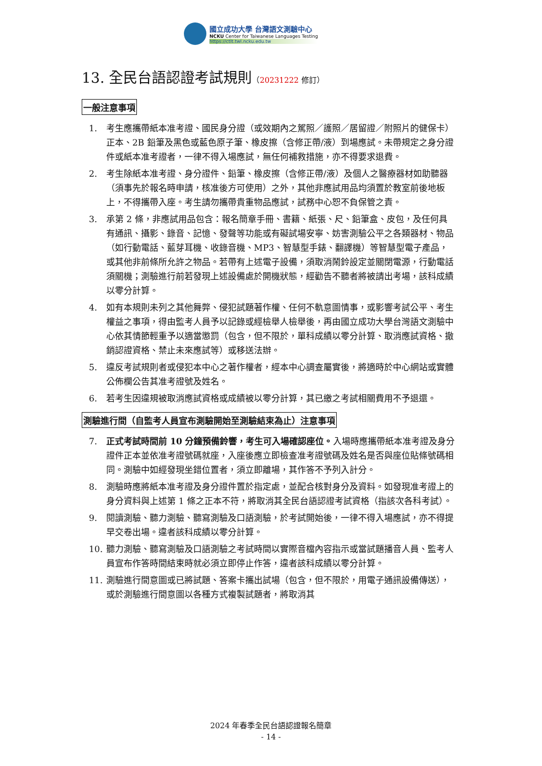國立成功大學 台灣語文測驗中心
NCKU Center for Taiwanese Languages Testing
https://ctlt.twl.ncku.edu.tw
13. 全民台語認證考試規則（20231222 修訂）
一般注意事項
1. 考生應攜帶紙本准考證、國民身分證（或效期內之駕照／護照／居留證／附照片的健保卡）正本、2B 鉛筆及黑色或藍色原子筆、橡皮擦（含修正帶/液）到場應試。未帶規定之身分證件或紙本准考證者，一律不得入場應試，無任何補救措施，亦不得要求退費。
2. 考生除紙本准考證、身分證件、鉛筆、橡皮擦（含修正帶/液）及個人之醫療器材如助聽器（須事先於報名時申請，核准後方可使用）之外，其他非應試用品均須置於教室前後地板上，不得攜帶入座。考生請勿攜帶貴重物品應試，試務中心恕不負保管之責。
3. 承第 2 條，非應試用品包含：報名簡章手冊、書籍、紙張、尺、鉛筆盒、皮包，及任何具有通訊、攝影、錄音、記憶、發聲等功能或有礙試場安寧、妨害測驗公平之各類器材、物品（如行動電話、藍芽耳機、收錄音機、MP3、智慧型手錶、翻譯機）等智慧型電子產品，或其他非前條所允許之物品。若帶有上述電子設備，須取消鬧鈴設定並關閉電源，行動電話須關機；測驗進行前若發現上述設備處於開機狀態，經勸告不聽者將被請出考場，該科成績以零分計算。
4. 如有本規則未列之其他舞弊、侵犯試題著作權、任何不軌意圖情事，或影響考試公平、考生權益之事項，得由監考人員予以記錄或經檢舉人檢舉後，再由國立成功大學台灣語文測驗中心依其情節輕重予以適當懲罰（包含，但不限於，單科成績以零分計算、取消應試資格、撤銷認證資格、禁止未來應試等）或移送法辦。
5. 違反考試規則者或侵犯本中心之著作權者，經本中心調查屬實後，將適時於中心網站或實體公佈欄公告其准考證號及姓名。
6. 若考生因違規被取消應試資格或成績被以零分計算，其已繳之考試相關費用不予退還。
測驗進行間（自監考人員宣布測驗開始至測驗結束為止）注意事項
7. 正式考試時間前 10 分鐘預備鈴響，考生可入場確認座位。入場時應攜帶紙本准考證及身分證件正本並依准考證號碼就座，入座後應立即檢查准考證號碼及姓名是否與座位貼條號碼相同。測驗中如經發現坐錯位置者，須立即離場，其作答不予列入計分。
8. 測驗時應將紙本准考證及身分證件置於指定處，並配合核對身分及資料。如發現准考證上的身分資料與上述第 1 條之正本不符，將取消其全民台語認證考試資格（指該次各科考試）。
9. 閱讀測驗、聽力測驗、聽寫測驗及口語測驗，於考試開始後，一律不得入場應試，亦不得提早交卷出場。違者該科成績以零分計算。
10. 聽力測驗、聽寫測驗及口語測驗之考試時間以實際音檔內容指示或當試題播音人員、監考人員宣布作答時間結束時就必須立即停止作答，違者該科成績以零分計算。
11. 測驗進行間意圖或已將試題、答案卡攜出試場（包含，但不限於，用電子通訊設備傳送），或於測驗進行間意圖以各種方式複製試題者，將取消其
2024 年春季全民台語認證報名簡章
- 14 -